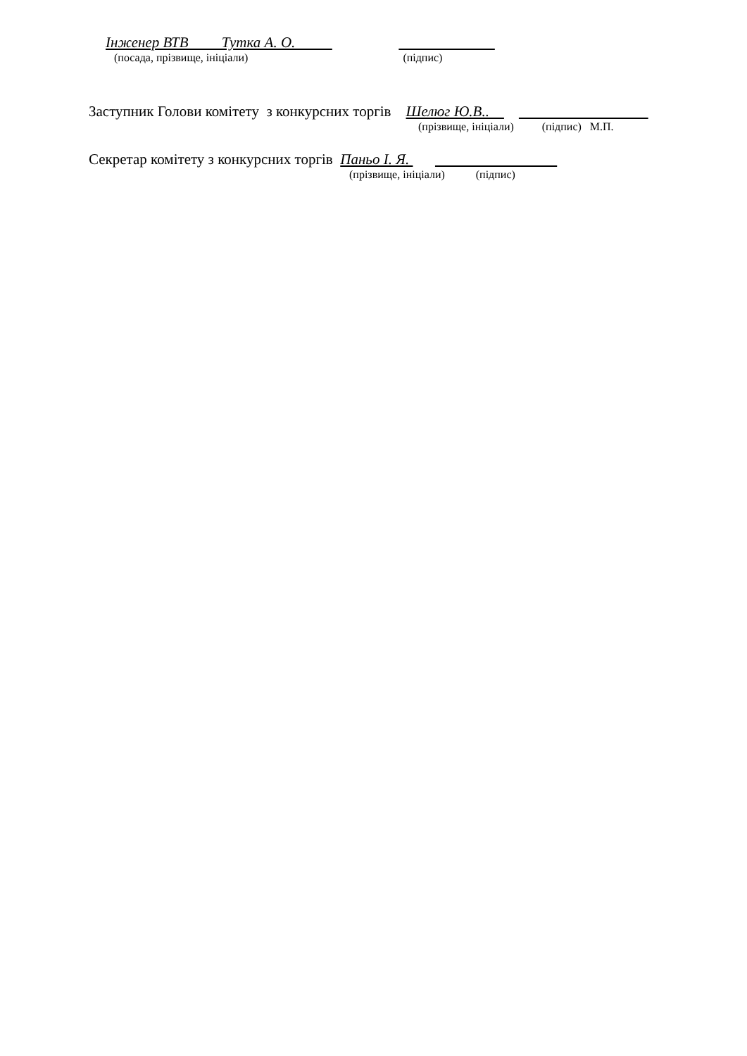Інженер ВТВ Тутка А. О.
(посада, прізвище, ініціали) (підпис)
Заступник Голови комітету з конкурсних торгів Шелюг Ю.В..
(прізвище, ініціали) (підпис) М.П.
Секретар комітету з конкурсних торгів Паньо І. Я.
(прізвище, ініціали) (підпис)